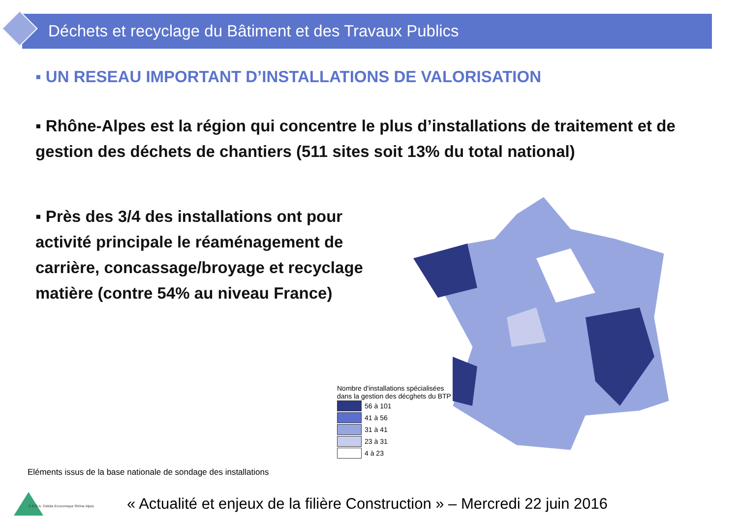Déchets et recyclage du Bâtiment et des Travaux Publics
▪ UN RESEAU IMPORTANT D’INSTALLATIONS DE VALORISATION
▪ Rhône-Alpes est la région qui concentre le plus d’installations de traitement et de gestion des déchets de chantiers (511 sites soit 13% du total national)
▪ Près des 3/4 des installations ont pour activité principale le réaménagement de carrière, concassage/broyage et recyclage matière (contre 54% au niveau France)
Nombre d'installations spécialisées
dans la gestion des décghets du BTP
56 à 101
41 à 56
31 à 41
23 à 31
4 à 23
Eléments issus de la base nationale de sondage des installations
C.E.R.A. Cellule Economique Rhône Alpes
« Actualité et enjeux de la filière Construction » – Mercredi 22 juin 2016